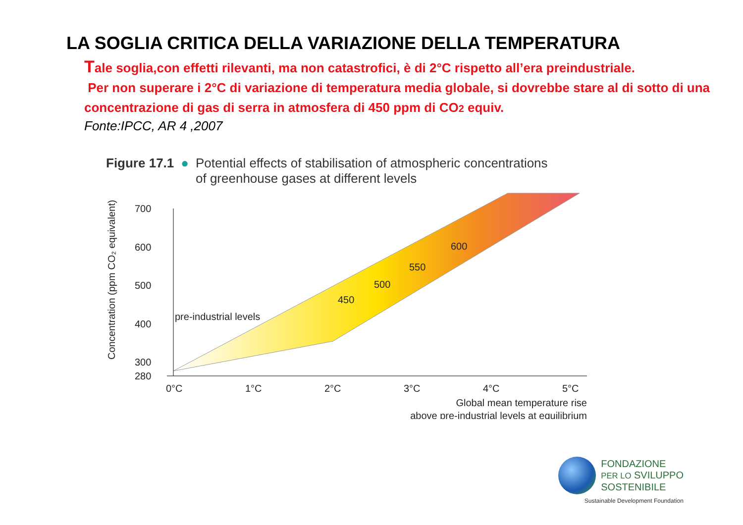LA SOGLIA CRITICA DELLA VARIAZIONE DELLA TEMPERATURA
Tale soglia,con effetti rilevanti, ma non catastrofici, è di 2°C rispetto all’era preindustriale.
Per non superare i 2°C di variazione di temperatura media globale, si dovrebbe stare al di sotto di una concentrazione di gas di serra in atmosfera di 450 ppm di CO2 equiv.
Fonte:IPCC, AR 4 ,2007
Figure 17.1 ● Potential effects of stabilisation of atmospheric concentrations
of greenhouse gases at different levels
700
600
500
400
300
280
0°C
1°C
2°C
3°C
4°C
5°C
pre-industrial levels
450
500
550
600
Global mean temperature rise
above pre-industrial levels at equilibrium
Concentration (ppm CO₂ equivalent)
FONDAZIONE
PER LO SVILUPPO
SOSTENIBILE
Sustainable Development Foundation